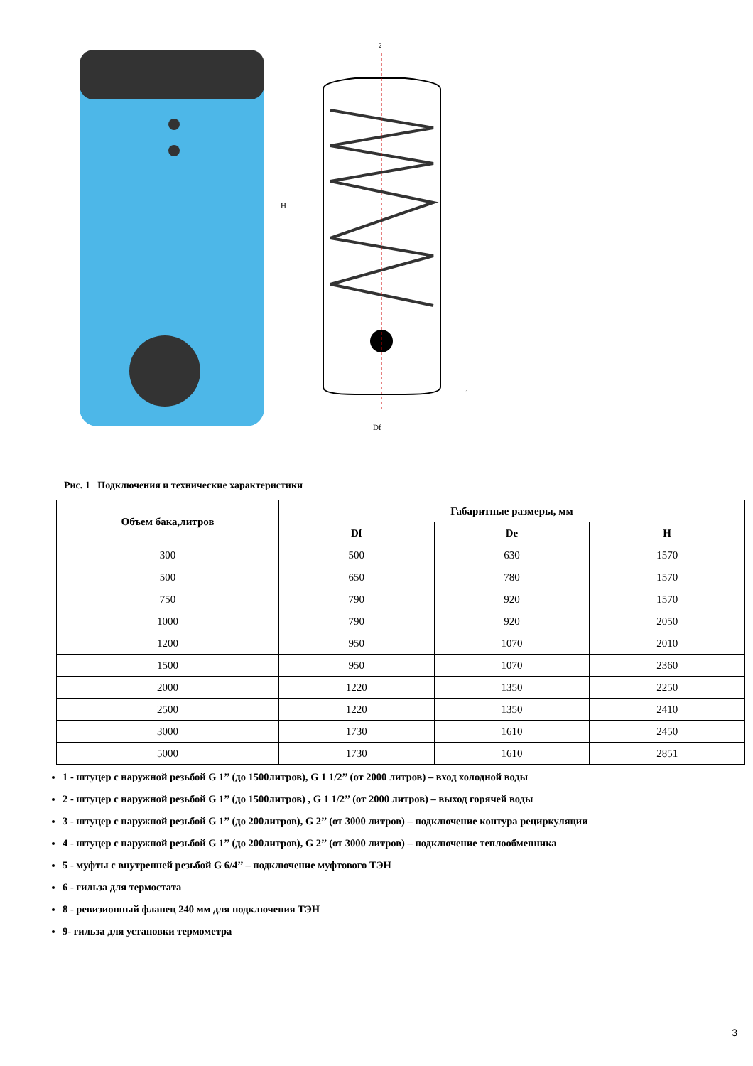H
Df
2
1
Рис. 1 Подключения и технические характеристики
| Объем бака,литров | Габаритные размеры, мм | | |
| --- | --- | --- | --- |
| | Df | De | H |
| 300 | 500 | 630 | 1570 |
| 500 | 650 | 780 | 1570 |
| 750 | 790 | 920 | 1570 |
| 1000 | 790 | 920 | 2050 |
| 1200 | 950 | 1070 | 2010 |
| 1500 | 950 | 1070 | 2360 |
| 2000 | 1220 | 1350 | 2250 |
| 2500 | 1220 | 1350 | 2410 |
| 3000 | 1730 | 1610 | 2450 |
| 5000 | 1730 | 1610 | 2851 |
1 - штуцер с наружной резьбой G 1’’ (до 1500литров), G 1 1/2’’ (от 2000 литров) – вход холодной воды
2 - штуцер с наружной резьбой G 1’’ (до 1500литров) , G 1 1/2’’ (от 2000 литров) – выход горячей воды
3 - штуцер с наружной резьбой G 1’’ (до 200литров), G 2’’ (от 3000 литров) – подключение контура рециркуляции
4 - штуцер с наружной резьбой G 1’’ (до 200литров), G 2’’ (от 3000 литров) – подключение теплообменника
5 - муфты с внутренней резьбой G 6/4’’ – подключение муфтового ТЭН
6 - гильза для термостата
8 - ревизионный фланец 240 мм для подключения ТЭН
9- гильза для установки термометра
3